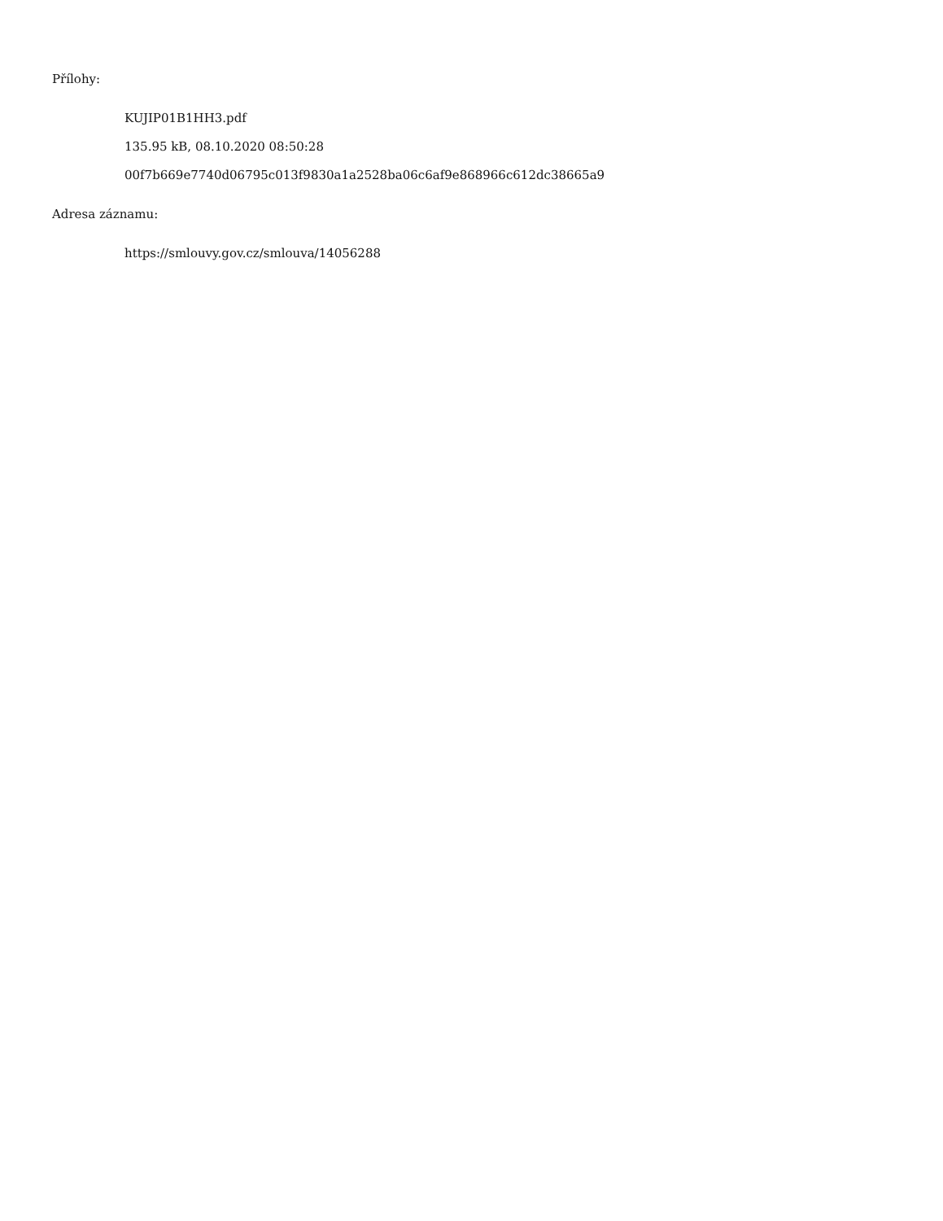Přílohy:
KUJIP01B1HH3.pdf
135.95 kB, 08.10.2020 08:50:28
00f7b669e7740d06795c013f9830a1a2528ba06c6af9e868966c612dc38665a9
Adresa záznamu:
https://smlouvy.gov.cz/smlouva/14056288